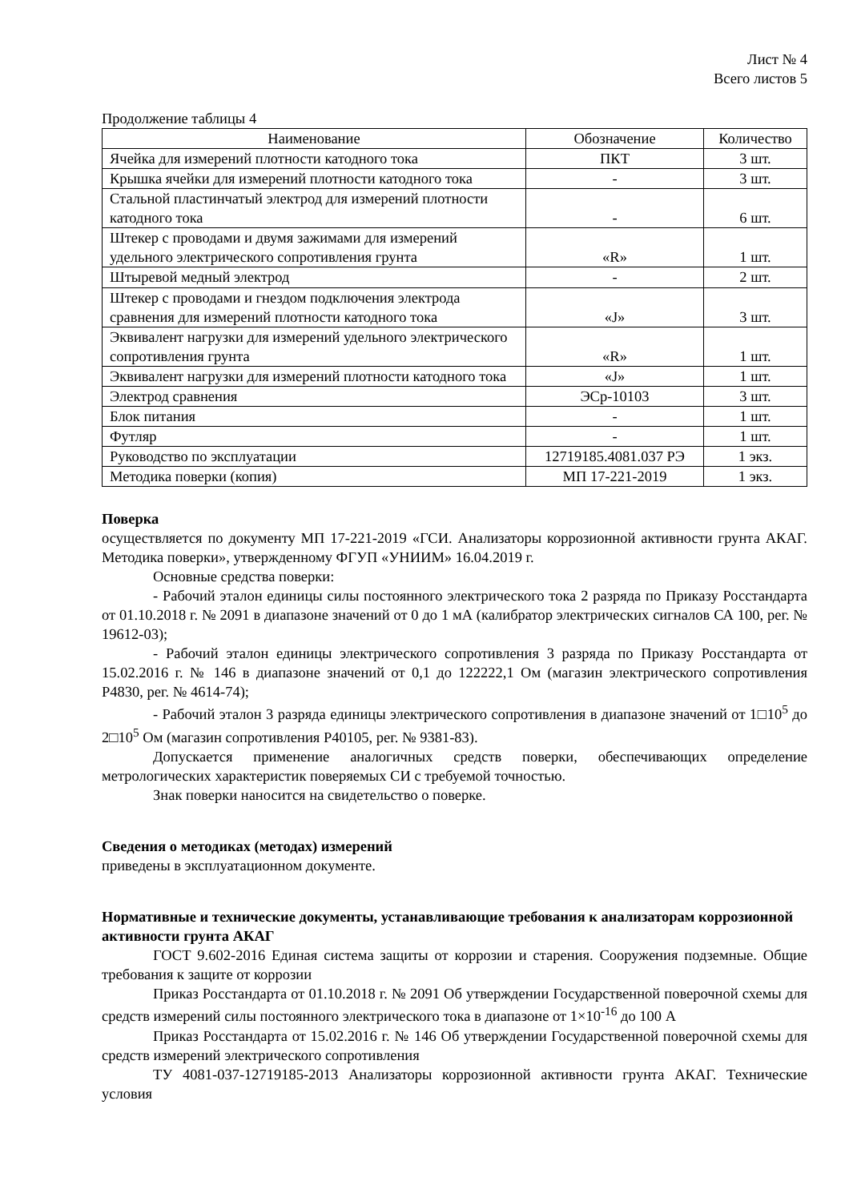Лист № 4
Всего листов 5
Продолжение таблицы 4
| Наименование | Обозначение | Количество |
| --- | --- | --- |
| Ячейка для измерений плотности катодного тока | ПКТ | 3 шт. |
| Крышка ячейки для измерений плотности катодного тока | - | 3 шт. |
| Стальной пластинчатый электрод для измерений плотности катодного тока | - | 6 шт. |
| Штекер с проводами и двумя зажимами для измерений удельного электрического сопротивления грунта | «R» | 1 шт. |
| Штыревой медный электрод | - | 2 шт. |
| Штекер с проводами и гнездом подключения электрода сравнения для измерений плотности катодного тока | «J» | 3 шт. |
| Эквивалент нагрузки для измерений удельного электрического сопротивления грунта | «R» | 1 шт. |
| Эквивалент нагрузки для измерений плотности катодного тока | «J» | 1 шт. |
| Электрод сравнения | ЭСр-10103 | 3 шт. |
| Блок питания | - | 1 шт. |
| Футляр | - | 1 шт. |
| Руководство по эксплуатации | 12719185.4081.037 РЭ | 1 экз. |
| Методика поверки (копия) | МП 17-221-2019 | 1 экз. |
Поверка
осуществляется по документу МП 17-221-2019 «ГСИ. Анализаторы коррозионной активности грунта АКАГ. Методика поверки», утвержденному ФГУП «УНИИМ» 16.04.2019 г.
Основные средства поверки:
- Рабочий эталон единицы силы постоянного электрического тока 2 разряда по Приказу Росстандарта от 01.10.2018 г. № 2091 в диапазоне значений от 0 до 1 мА (калибратор электрических сигналов СА 100, рег. № 19612-03);
- Рабочий эталон единицы электрического сопротивления 3 разряда по Приказу Росстандарта от 15.02.2016 г. № 146 в диапазоне значений от 0,1 до 122222,1 Ом (магазин электрического сопротивления Р4830, рег. № 4614-74);
- Рабочий эталон 3 разряда единицы электрического сопротивления в диапазоне значений от 1□10<sup>5</sup> до 2□10<sup>5</sup> Ом (магазин сопротивления Р40105, рег. № 9381-83).
Допускается применение аналогичных средств поверки, обеспечивающих определение метрологических характеристик поверяемых СИ с требуемой точностью.
Знак поверки наносится на свидетельство о поверке.
Сведения о методиках (методах) измерений
приведены в эксплуатационном документе.
Нормативные и технические документы, устанавливающие требования к анализаторам коррозионной активности грунта АКАГ
ГОСТ 9.602-2016 Единая система защиты от коррозии и старения. Сооружения подземные. Общие требования к защите от коррозии
Приказ Росстандарта от 01.10.2018 г. № 2091 Об утверждении Государственной поверочной схемы для средств измерений силы постоянного электрического тока в диапазоне от 1×10<sup>-16</sup> до 100 А
Приказ Росстандарта от 15.02.2016 г. № 146 Об утверждении Государственной поверочной схемы для средств измерений электрического сопротивления
ТУ 4081-037-12719185-2013 Анализаторы коррозионной активности грунта АКАГ. Технические условия